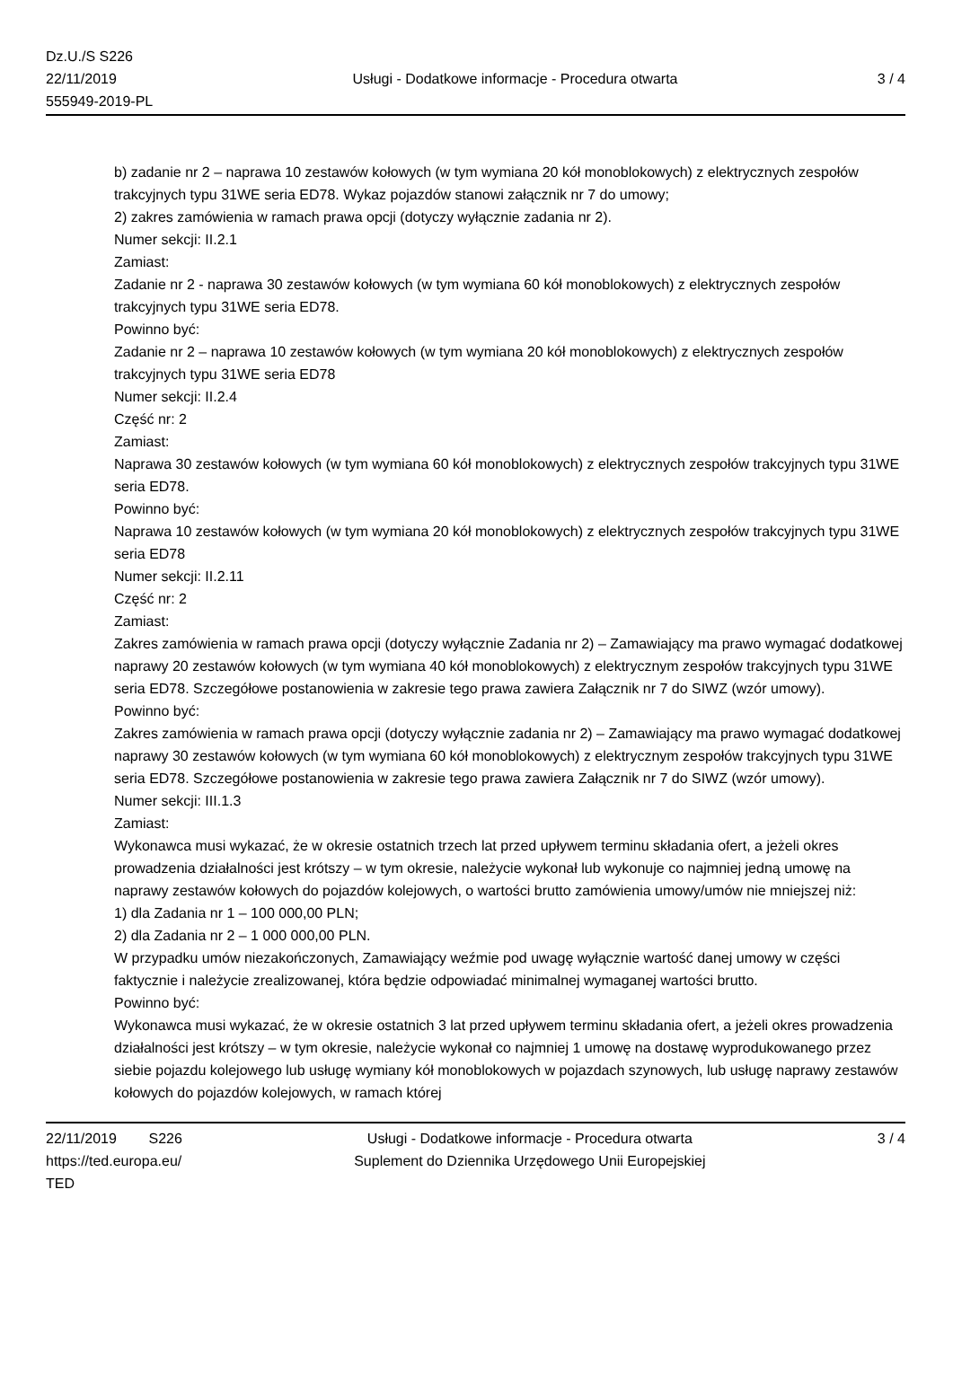Dz.U./S S226
22/11/2019
555949-2019-PL
Usługi - Dodatkowe informacje - Procedura otwarta
3 / 4
b) zadanie nr 2 – naprawa 10 zestawów kołowych (w tym wymiana 20 kół monoblokowych) z elektrycznych zespołów trakcyjnych typu 31WE seria ED78. Wykaz pojazdów stanowi załącznik nr 7 do umowy;
2) zakres zamówienia w ramach prawa opcji (dotyczy wyłącznie zadania nr 2).
Numer sekcji: II.2.1
Zamiast:
Zadanie nr 2 - naprawa 30 zestawów kołowych (w tym wymiana 60 kół monoblokowych) z elektrycznych zespołów trakcyjnych typu 31WE seria ED78.
Powinno być:
Zadanie nr 2 – naprawa 10 zestawów kołowych (w tym wymiana 20 kół monoblokowych) z elektrycznych zespołów trakcyjnych typu 31WE seria ED78
Numer sekcji: II.2.4
Część nr: 2
Zamiast:
Naprawa 30 zestawów kołowych (w tym wymiana 60 kół monoblokowych) z elektrycznych zespołów trakcyjnych typu 31WE seria ED78.
Powinno być:
Naprawa 10 zestawów kołowych (w tym wymiana 20 kół monoblokowych) z elektrycznych zespołów trakcyjnych typu 31WE seria ED78
Numer sekcji: II.2.11
Część nr: 2
Zamiast:
Zakres zamówienia w ramach prawa opcji (dotyczy wyłącznie Zadania nr 2) – Zamawiający ma prawo wymagać dodatkowej naprawy 20 zestawów kołowych (w tym wymiana 40 kół monoblokowych) z elektrycznym zespołów trakcyjnych typu 31WE seria ED78. Szczegółowe postanowienia w zakresie tego prawa zawiera Załącznik nr 7 do SIWZ (wzór umowy).
Powinno być:
Zakres zamówienia w ramach prawa opcji (dotyczy wyłącznie zadania nr 2) – Zamawiający ma prawo wymagać dodatkowej naprawy 30 zestawów kołowych (w tym wymiana 60 kół monoblokowych) z elektrycznym zespołów trakcyjnych typu 31WE seria ED78. Szczegółowe postanowienia w zakresie tego prawa zawiera Załącznik nr 7 do SIWZ (wzór umowy).
Numer sekcji: III.1.3
Zamiast:
Wykonawca musi wykazać, że w okresie ostatnich trzech lat przed upływem terminu składania ofert, a jeżeli okres prowadzenia działalności jest krótszy – w tym okresie, należycie wykonał lub wykonuje co najmniej jedną umowę na naprawy zestawów kołowych do pojazdów kolejowych, o wartości brutto zamówienia umowy/umów nie mniejszej niż:
1) dla Zadania nr 1 – 100 000,00 PLN;
2) dla Zadania nr 2 – 1 000 000,00 PLN.
W przypadku umów niezakończonych, Zamawiający weźmie pod uwagę wyłącznie wartość danej umowy w części faktycznie i należycie zrealizowanej, która będzie odpowiadać minimalnej wymaganej wartości brutto.
Powinno być:
Wykonawca musi wykazać, że w okresie ostatnich 3 lat przed upływem terminu składania ofert, a jeżeli okres prowadzenia działalności jest krótszy – w tym okresie, należycie wykonał co najmniej 1 umowę na dostawę wyprodukowanego przez siebie pojazdu kolejowego lub usługę wymiany kół monoblokowych w pojazdach szynowych, lub usługę naprawy zestawów kołowych do pojazdów kolejowych, w ramach której
22/11/2019 S226
https://ted.europa.eu/
TED
Usługi - Dodatkowe informacje - Procedura otwarta
Suplement do Dziennika Urzędowego Unii Europejskiej
3 / 4